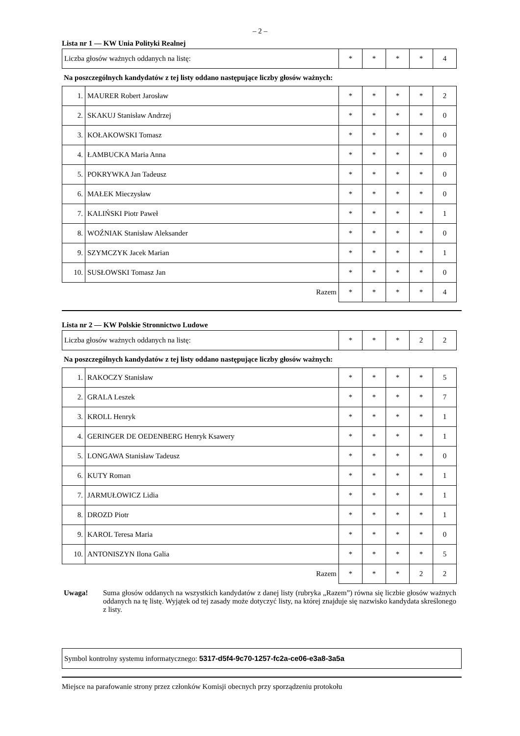– 2 –
Lista nr 1 — KW Unia Polityki Realnej
| Liczba głosów ważnych oddanych na listę: | * | * | * | * | 4 |
Na poszczególnych kandydatów z tej listy oddano następujące liczby głosów ważnych:
| 1. | MAURER Robert Jarosław | * | * | * | * | 2 |
| 2. | SKAKUJ Stanisław Andrzej | * | * | * | * | 0 |
| 3. | KOŁAKOWSKI Tomasz | * | * | * | * | 0 |
| 4. | ŁAMBUCKA Maria Anna | * | * | * | * | 0 |
| 5. | POKRYWKA Jan Tadeusz | * | * | * | * | 0 |
| 6. | MAŁEK Mieczysław | * | * | * | * | 0 |
| 7. | KALIŃSKI Piotr Paweł | * | * | * | * | 1 |
| 8. | WOŹNIAK Stanisław Aleksander | * | * | * | * | 0 |
| 9. | SZYMCZYK Jacek Marian | * | * | * | * | 1 |
| 10. | SUSŁOWSKI Tomasz Jan | * | * | * | * | 0 |
| Razem | | * | * | * | * | 4 |
Lista nr 2 — KW Polskie Stronnictwo Ludowe
| Liczba głosów ważnych oddanych na listę: | * | * | * | 2 | 2 |
Na poszczególnych kandydatów z tej listy oddano następujące liczby głosów ważnych:
| 1. | RAKOCZY Stanisław | * | * | * | * | 5 |
| 2. | GRALA Leszek | * | * | * | * | 7 |
| 3. | KROLL Henryk | * | * | * | * | 1 |
| 4. | GERINGER DE OEDENBERG Henryk Ksawery | * | * | * | * | 1 |
| 5. | LONGAWA Stanisław Tadeusz | * | * | * | * | 0 |
| 6. | KUTY Roman | * | * | * | * | 1 |
| 7. | JARMUŁOWICZ Lidia | * | * | * | * | 1 |
| 8. | DROZD Piotr | * | * | * | * | 1 |
| 9. | KAROL Teresa Maria | * | * | * | * | 0 |
| 10. | ANTONISZYN Ilona Galia | * | * | * | * | 5 |
| Razem | | * | * | * | 2 | 2 |
Uwaga! Suma głosów oddanych na wszystkich kandydatów z danej listy (rubryka „Razem”) równa się liczbie głosów ważnych oddanych na tę listę. Wyjątek od tej zasady może dotyczyć listy, na której znajduje się nazwisko kandydata skreślonego z listy.
Symbol kontrolny systemu informatycznego: 5317-d5f4-9c70-1257-fc2a-ce06-e3a8-3a5a
Miejsce na parafowanie strony przez członków Komisji obecnych przy sporządzeniu protokołu